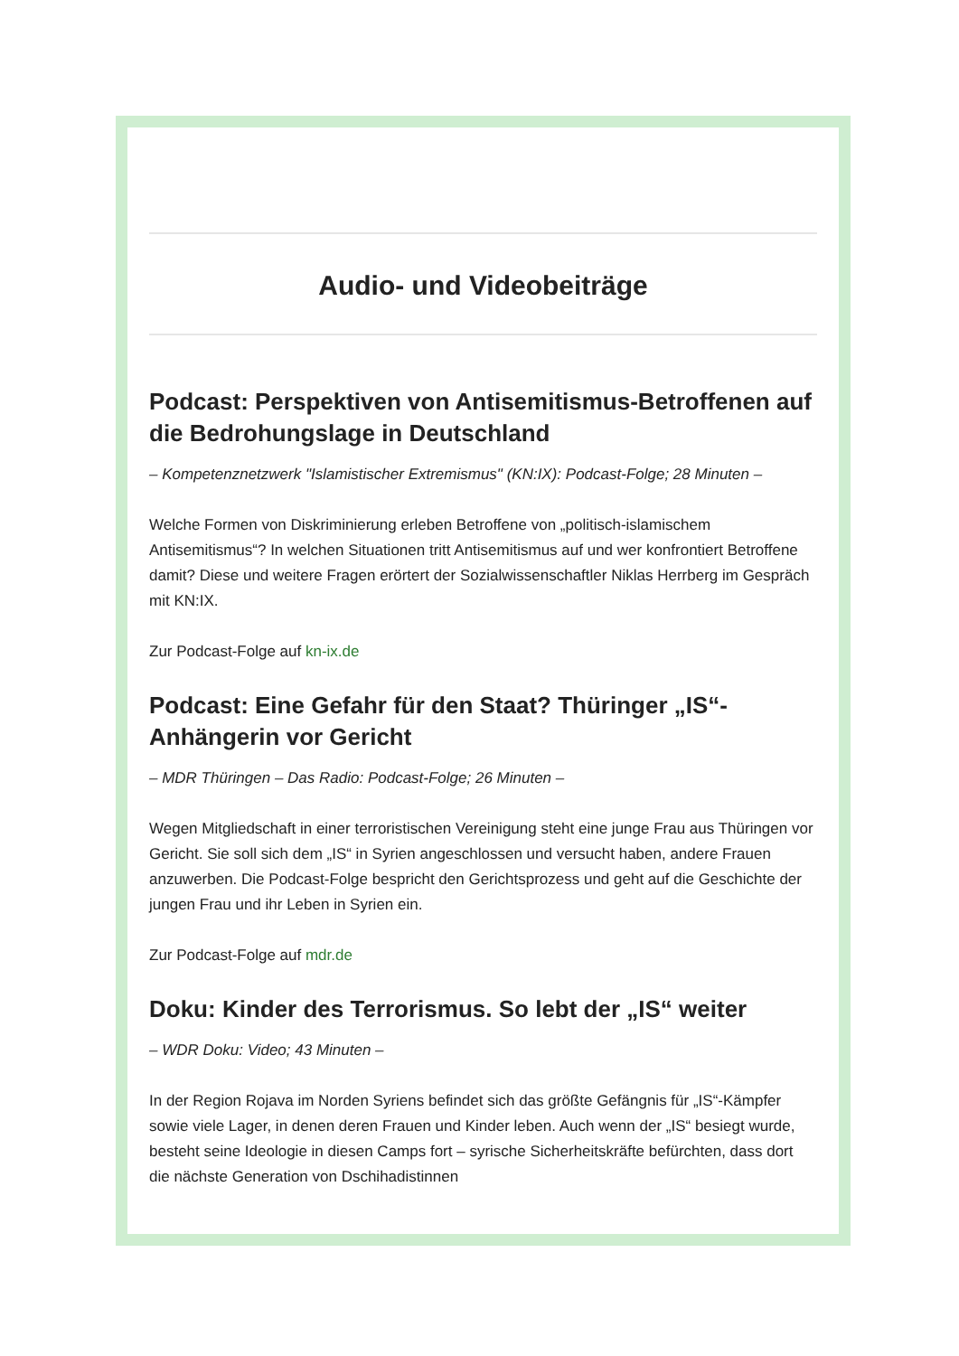Audio- und Videobeiträge
Podcast: Perspektiven von Antisemitismus-Betroffenen auf die Bedrohungslage in Deutschland
– Kompetenznetzwerk "Islamistischer Extremismus" (KN:IX): Podcast-Folge; 28 Minuten –
Welche Formen von Diskriminierung erleben Betroffene von „politisch-islamischem Antisemitismus“? In welchen Situationen tritt Antisemitismus auf und wer konfrontiert Betroffene damit? Diese und weitere Fragen erörtert der Sozialwissenschaftler Niklas Herrberg im Gespräch mit KN:IX.
Zur Podcast-Folge auf kn-ix.de
Podcast: Eine Gefahr für den Staat? Thüringer „IS“-Anhängerin vor Gericht
– MDR Thüringen – Das Radio: Podcast-Folge; 26 Minuten –
Wegen Mitgliedschaft in einer terroristischen Vereinigung steht eine junge Frau aus Thüringen vor Gericht. Sie soll sich dem „IS“ in Syrien angeschlossen und versucht haben, andere Frauen anzuwerben. Die Podcast-Folge bespricht den Gerichtsprozess und geht auf die Geschichte der jungen Frau und ihr Leben in Syrien ein.
Zur Podcast-Folge auf mdr.de
Doku: Kinder des Terrorismus. So lebt der „IS“ weiter
– WDR Doku: Video; 43 Minuten –
In der Region Rojava im Norden Syriens befindet sich das größte Gefängnis für „IS“-Kämpfer sowie viele Lager, in denen deren Frauen und Kinder leben. Auch wenn der „IS“ besiegt wurde, besteht seine Ideologie in diesen Camps fort – syrische Sicherheitskräfte befürchten, dass dort die nächste Generation von Dschihadistinnen